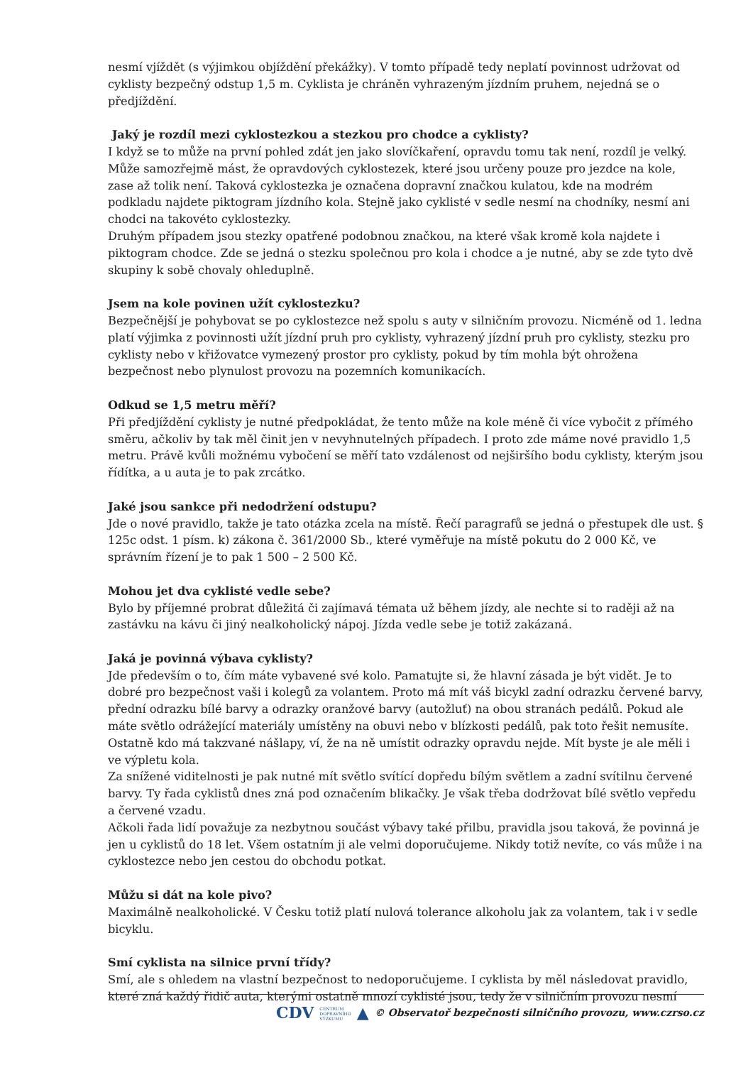nesmí vjíždět (s výjimkou objíždění překážky). V tomto případě tedy neplatí povinnost udržovat od cyklisty bezpečný odstup 1,5 m. Cyklista je chráněn vyhrazeným jízdním pruhem, nejedná se o předjíždění.
Jaký je rozdíl mezi cyklostezkou a stezkou pro chodce a cyklisty?
I když se to může na první pohled zdát jen jako slovíčkaření, opravdu tomu tak není, rozdíl je velký. Může samozřejmě mást, že opravdových cyklostezek, které jsou určeny pouze pro jezdce na kole, zase až tolik není. Taková cyklostezka je označena dopravní značkou kulatou, kde na modrém podkladu najdete piktogram jízdního kola. Stejně jako cyklisté v sedle nesmí na chodníky, nesmí ani chodci na takovéto cyklostezky.
Druhým případem jsou stezky opatřené podobnou značkou, na které však kromě kola najdete i piktogram chodce. Zde se jedná o stezku společnou pro kola i chodce a je nutné, aby se zde tyto dvě skupiny k sobě chovaly ohleduplně.
Jsem na kole povinen užít cyklostezku?
Bezpečnější je pohybovat se po cyklostezce než spolu s auty v silničním provozu. Nicméně od 1. ledna platí výjimka z povinnosti užít jízdní pruh pro cyklisty, vyhrazený jízdní pruh pro cyklisty, stezku pro cyklisty nebo v křižovatce vymezený prostor pro cyklisty, pokud by tím mohla být ohrožena bezpečnost nebo plynulost provozu na pozemních komunikacích.
Odkud se 1,5 metru měří?
Při předjíždění cyklisty je nutné předpokládat, že tento může na kole méně či více vybočit z přímého směru, ačkoliv by tak měl činit jen v nevyhnutelných případech. I proto zde máme nové pravidlo 1,5 metru. Právě kvůli možnému vybočení se měří tato vzdálenost od nejširšího bodu cyklisty, kterým jsou řídítka, a u auta je to pak zrcátko.
Jaké jsou sankce při nedodržení odstupu?
Jde o nové pravidlo, takže je tato otázka zcela na místě. Řečí paragrafů se jedná o přestupek dle ust. § 125c odst. 1 písm. k) zákona č. 361/2000 Sb., které vyměřuje na místě pokutu do 2 000 Kč, ve správním řízení je to pak 1 500 – 2 500 Kč.
Mohou jet dva cyklisté vedle sebe?
Bylo by příjemné probrat důležitá či zajímavá témata už během jízdy, ale nechte si to raději až na zastávku na kávu či jiný nealkoholický nápoj. Jízda vedle sebe je totiž zakázaná.
Jaká je povinná výbava cyklisty?
Jde především o to, čím máte vybavené své kolo. Pamatujte si, že hlavní zásada je být vidět. Je to dobré pro bezpečnost vaši i kolegů za volantem. Proto má mít váš bicykl zadní odrazku červené barvy, přední odrazku bílé barvy a odrazky oranžové barvy (autožluť) na obou stranách pedálů. Pokud ale máte světlo odrážející materiály umístěny na obuvi nebo v blízkosti pedálů, pak toto řešit nemusíte. Ostatně kdo má takzvané nášlapy, ví, že na ně umístit odrazky opravdu nejde. Mít byste je ale měli i ve výpletu kola.
Za snížené viditelnosti je pak nutné mít světlo svítící dopředu bílým světlem a zadní svítilnu červené barvy. Ty řada cyklistů dnes zná pod označením blikačky. Je však třeba dodržovat bílé světlo vepředu a červené vzadu.
Ačkoli řada lidí považuje za nezbytnou součást výbavy také přilbu, pravidla jsou taková, že povinná je jen u cyklistů do 18 let. Všem ostatním ji ale velmi doporučujeme. Nikdy totiž nevíte, co vás může i na cyklostezce nebo jen cestou do obchodu potkat.
Můžu si dát na kole pivo?
Maximálně nealkoholické. V Česku totiž platí nulová tolerance alkoholu jak za volantem, tak i v sedle bicyklu.
Smí cyklista na silnice první třídy?
Smí, ale s ohledem na vlastní bezpečnost to nedoporučujeme. I cyklista by měl následovat pravidlo, které zná každý řidič auta, kterými ostatně mnozí cyklisté jsou, tedy že v silničním provozu nesmí
CDV CENTRUM
DOPRAVNÍHO
VÝZKUMU ▲ © Observatoř bezpečnosti silničního provozu, www.czrso.cz